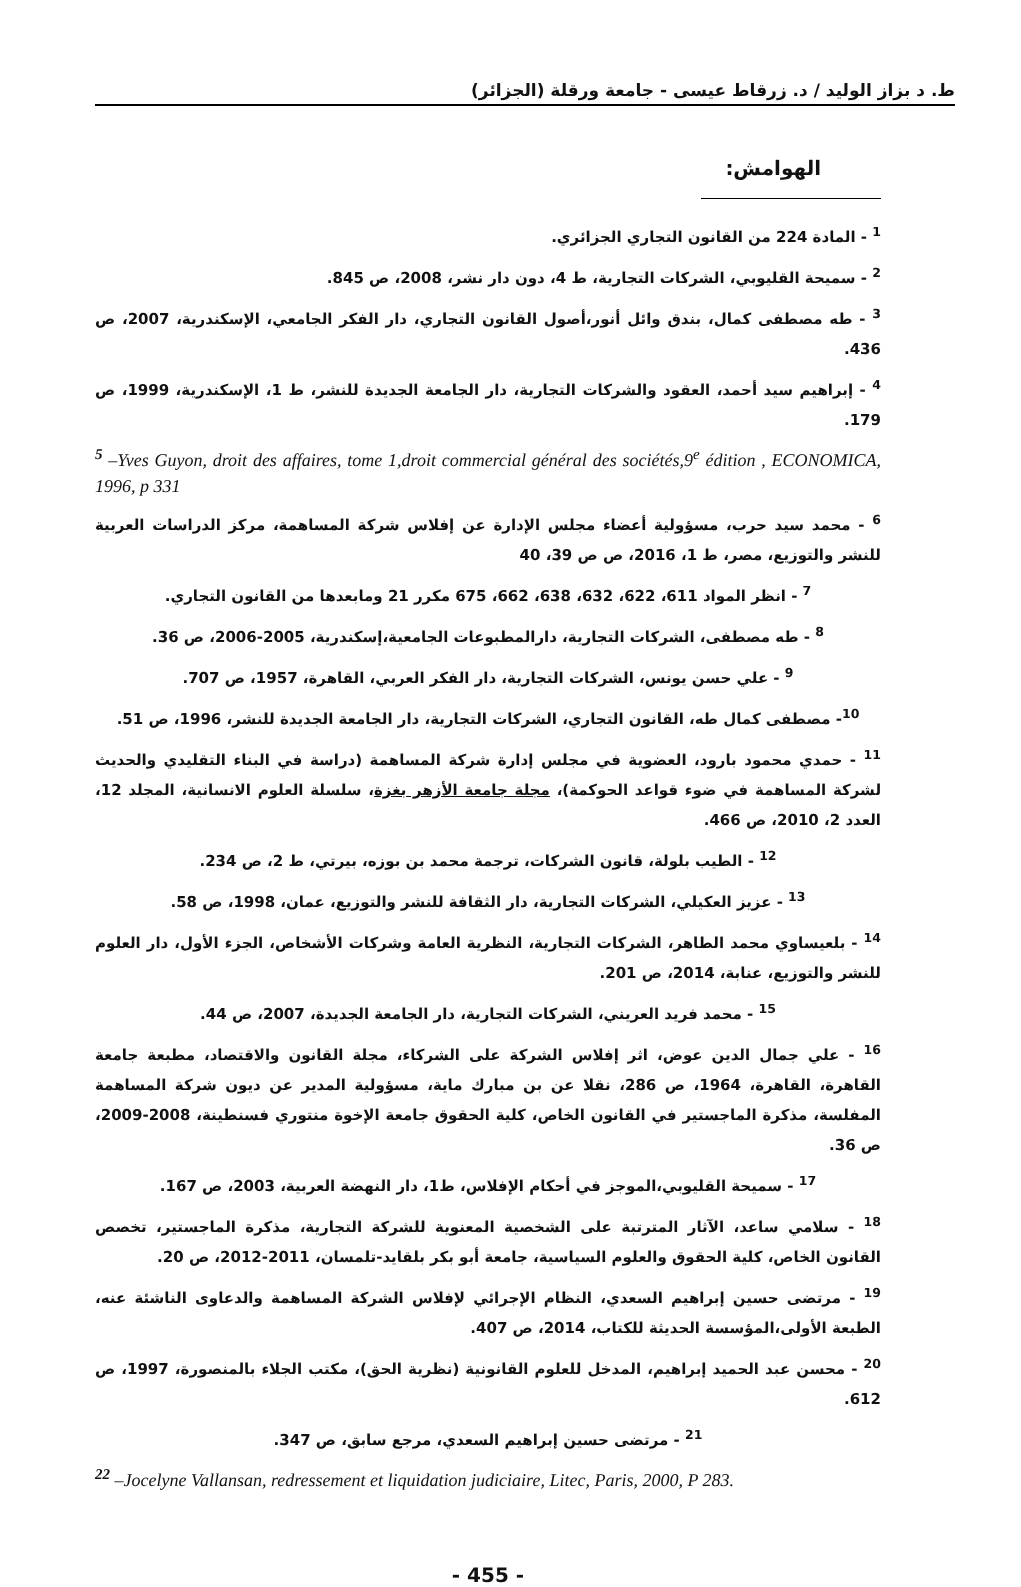ط. د بزاز الوليد / د. زرقاط عيسى - جامعة ورقلة (الجزائر)
الهوامش:
<sup>1</sup> - المادة 224 من القانون التجاري الجزائري.
<sup>2</sup> - سميحة القليوبي، الشركات التجارية، ط 4، دون دار نشر، 2008، ص 845.
<sup>3</sup> - طه مصطفى كمال، بندق وائل أنور،أصول القانون التجاري، دار الفكر الجامعي، الإسكندرية، 2007، ص 436.
<sup>4</sup> - إبراهيم سيد أحمد، العقود والشركات التجارية، دار الجامعة الجديدة للنشر، ط 1، الإسكندرية، 1999، ص 179.
<sup>5</sup> –Yves Guyon, droit des affaires, tome 1,droit commercial général des sociétés,9<sup>e</sup> édition , ECONOMICA, 1996, p 331
<sup>6</sup> - محمد سيد حرب، مسؤولية أعضاء مجلس الإدارة عن إفلاس شركة المساهمة، مركز الدراسات العربية للنشر والتوزيع، مصر، ط 1، 2016، ص ص 39، 40
<sup>7</sup> - انظر المواد 611، 622، 632، 638، 662، 675 مكرر 21 ومابعدها من القانون التجاري.
<sup>8</sup> - طه مصطفى، الشركات التجارية، دارالمطبوعات الجامعية،إسكندرية، 2005-2006، ص 36.
<sup>9</sup> - علي حسن يونس، الشركات التجارية، دار الفكر العربي، القاهرة، 1957، ص 707.
<sup>10</sup>- مصطفى كمال طه، القانون التجاري، الشركات التجارية، دار الجامعة الجديدة للنشر، 1996، ص 51.
<sup>11</sup> - حمدي محمود بارود، العضوية في مجلس إدارة شركة المساهمة (دراسة في البناء التقليدي والحديث لشركة المساهمة في ضوء قواعد الحوكمة)، مجلة جامعة الأزهر بغزة، سلسلة العلوم الانسانية، المجلد 12، العدد 2، 2010، ص 466.
<sup>12</sup> - الطيب بلولة، قانون الشركات، ترجمة محمد بن بوزه، بيرتي، ط 2، ص 234.
<sup>13</sup> - عزيز العكيلي، الشركات التجارية، دار الثقافة للنشر والتوزيع، عمان، 1998، ص 58.
<sup>14</sup> - بلعيساوي محمد الطاهر، الشركات التجارية، النظرية العامة وشركات الأشخاص، الجزء الأول، دار العلوم للنشر والتوزيع، عنابة، 2014، ص 201.
<sup>15</sup> - محمد فريد العريني، الشركات التجارية، دار الجامعة الجديدة، 2007، ص 44.
<sup>16</sup> - علي جمال الدين عوض، اثر إفلاس الشركة على الشركاء، مجلة القانون والاقتصاد، مطبعة جامعة القاهرة، القاهرة، 1964، ص 286، نقلا عن بن مبارك ماية، مسؤولية المدير عن ديون شركة المساهمة المفلسة، مذكرة الماجستير في القانون الخاص، كلية الحقوق جامعة الإخوة منتوري فسنطينة، 2008-2009، ص 36.
<sup>17</sup> - سميحة القليوبي،الموجز في أحكام الإفلاس، ط1، دار النهضة العربية، 2003، ص 167.
<sup>18</sup> - سلامي ساعد، الآثار المترتبة على الشخصية المعنوية للشركة التجارية، مذكرة الماجستير، تخصص القانون الخاص، كلية الحقوق والعلوم السياسية، جامعة أبو بكر بلقايد-تلمسان، 2011-2012، ص 20.
<sup>19</sup> - مرتضى حسين إبراهيم السعدي، النظام الإجرائي لإفلاس الشركة المساهمة والدعاوى الناشئة عنه، الطبعة الأولى،المؤسسة الحديثة للكتاب، 2014، ص 407.
<sup>20</sup> - محسن عبد الحميد إبراهيم، المدخل للعلوم القانونية (نظرية الحق)، مكتب الجلاء بالمنصورة، 1997، ص 612.
<sup>21</sup> - مرتضى حسين إبراهيم السعدي، مرجع سابق، ص 347.
<sup>22</sup> –Jocelyne Vallansan, redressement et liquidation judiciaire, Litec, Paris, 2000, P 283.
- 455 -